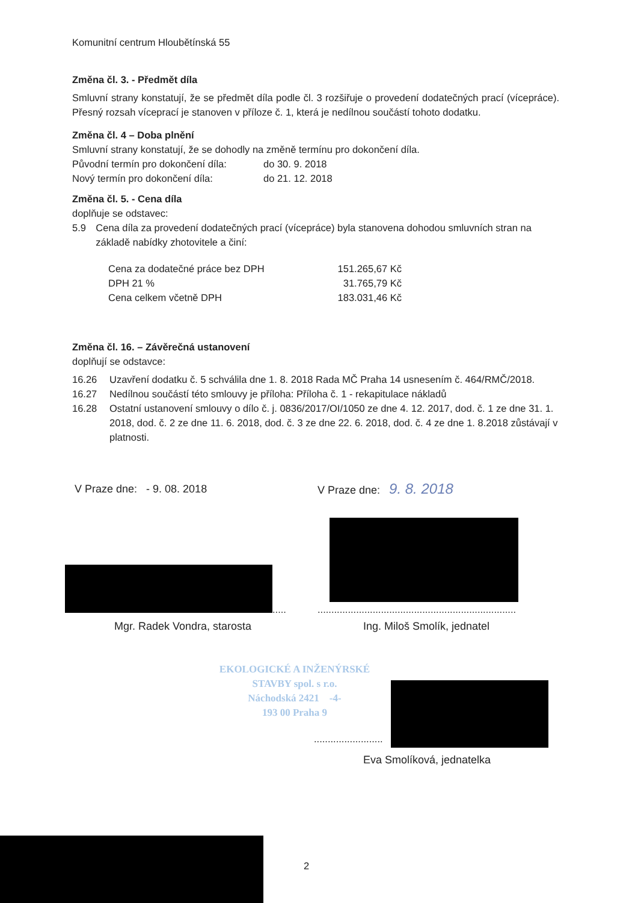Komunitní centrum Hloubětínská 55
Změna čl. 3. - Předmět díla
Smluvní strany konstatují, že se předmět díla podle čl. 3 rozšiřuje o provedení dodatečných prací (vícepráce). Přesný rozsah víceprací je stanoven v příloze č. 1, která je nedílnou součástí tohoto dodatku.
Změna čl. 4 – Doba plnění
Smluvní strany konstatují, že se dohodly na změně termínu pro dokončení díla.
| Původní termín pro dokončení díla: | do 30. 9. 2018 |
| Nový termín pro dokončení díla: | do 21. 12. 2018 |
Změna čl. 5. - Cena díla
doplňuje se odstavec:
5.9 Cena díla za provedení dodatečných prací (vícepráce) byla stanovena dohodou smluvních stran na základě nabídky zhotovitele a činí:
| Cena za dodatečné práce bez DPH | 151.265,67 Kč |
| DPH 21 % | 31.765,79 Kč |
| Cena celkem včetně DPH | 183.031,46 Kč |
Změna čl. 16. – Závěrečná ustanovení
doplňují se odstavce:
16.26 Uzavření dodatku č. 5 schválila dne 1. 8. 2018 Rada MČ Praha 14 usnesením č. 464/RMČ/2018.
16.27 Nedílnou součástí této smlouvy je příloha: Příloha č. 1 - rekapitulace nákladů
16.28 Ostatní ustanovení smlouvy o dílo č. j. 0836/2017/OI/1050 ze dne 4. 12. 2017, dod. č. 1 ze dne 31. 1. 2018, dod. č. 2 ze dne 11. 6. 2018, dod. č. 3 ze dne 22. 6. 2018, dod. č. 4 ze dne 1. 8.2018 zůstávají v platnosti.
V Praze dne: - 9. 08. 2018 V Praze dne: 9. 8. 2018
.....
........................................................................
Mgr. Radek Vondra, starosta Ing. Miloš Smolík, jednatel
EKOLOGICKÉ A INŽENÝRSKÉ
STAVBY spol. s r.o.
Náchodská 2421 -4-
193 00 Praha 9
.........................
Eva Smolíková, jednatelka
2